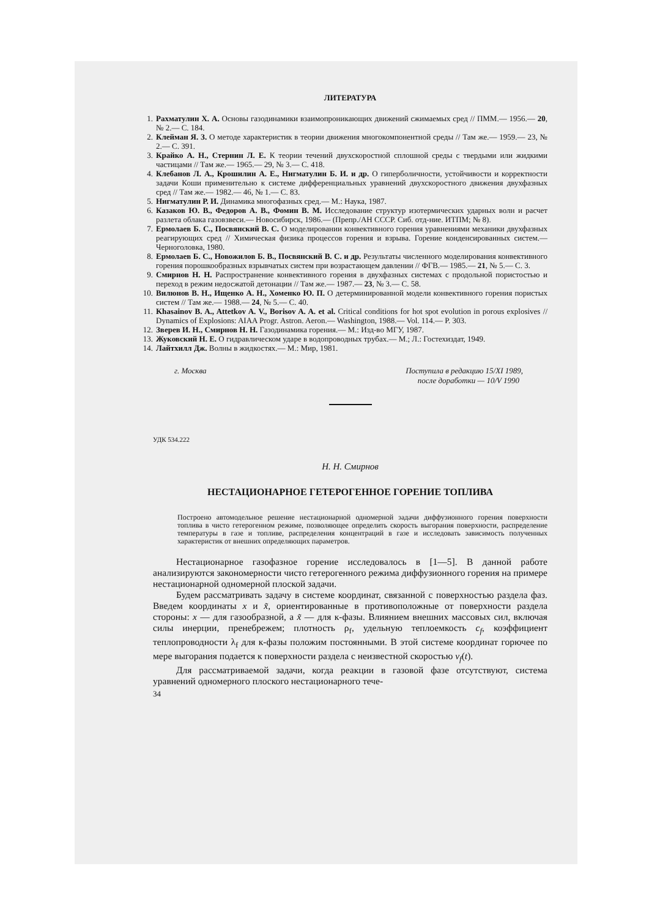ЛИТЕРАТУРА
1. Рахматулин Х. А. Основы газодинамики взаимопроникающих движений сжимаемых сред // ПММ.— 1956.— 20, № 2.— С. 184.
2. Клейман Я. З. О методе характеристик в теории движения многокомпонентной среды // Там же.— 1959.— 23, № 2.— С. 391.
3. Крайко А. Н., Стернин Л. Е. К теории течений двухскоростной сплошной среды с твердыми или жидкими частицами // Там же.— 1965.— 29, № 3.— С. 418.
4. Клебанов Л. А., Крошилин А. Е., Нигматулин Б. И. и др. О гиперболичности, устойчивости и корректности задачи Коши применительно к системе дифференциальных уравнений двухскоростного движения двухфазных сред // Там же.— 1982.— 46, № 1.— С. 83.
5. Нигматулин Р. И. Динамика многофазных сред.— М.: Наука, 1987.
6. Казаков Ю. В., Федоров А. В., Фомин В. М. Исследование структур изотермических ударных волн и расчет разлета облака газовзвеси.— Новосибирск, 1986.— (Препр./АН СССР. Сиб. отд-ние. ИТПМ; № 8).
7. Ермолаев Б. С., Посвянский В. С. О моделировании конвективного горения уравнениями механики двухфазных реагирующих сред // Химическая физика процессов горения и взрыва. Горение конденсированных систем.— Черноголовка, 1980.
8. Ермолаев Б. С., Новожилов Б. В., Посвянский В. С. и др. Результаты численного моделирования конвективного горения порошкообразных взрывчатых систем при возрастающем давлении // ФГВ.— 1985.— 21, № 5.— С. 3.
9. Смирнов Н. Н. Распространение конвективного горения в двухфазных системах с продольной пористостью и переход в режим недосжатой детонации // Там же.— 1987.— 23, № 3.— С. 58.
10. Вилюнов В. Н., Ищенко А. Н., Хоменко Ю. П. О детерминированной модели конвективного горения пористых систем // Там же.— 1988.— 24, № 5.— С. 40.
11. Khasainov B. A., Attetkov A. V., Borisov A. A. et al. Critical conditions for hot spot evolution in porous explosives // Dynamics of Explosions: AIAA Progr. Astron. Aeron.— Washington, 1988.— Vol. 114.— P. 303.
12. Зверев И. Н., Смирнов Н. Н. Газодинамика горения.— М.: Изд-во МГУ, 1987.
13. Жуковский Н. Е. О гидравлическом ударе в водопроводных трубах.— М.; Л.: Гостехиздат, 1949.
14. Лайтхилл Дж. Волны в жидкостях.— М.: Мир, 1981.
г. Москва Поступила в редакцию 15/XI 1989,
после доработки — 10/V 1990
УДК 534.222
Н. Н. Смирнов
НЕСТАЦИОНАРНОЕ ГЕТЕРОГЕННОЕ ГОРЕНИЕ ТОПЛИВА
Построено автомодельное решение нестационарной одномерной задачи диффузионного горения поверхности топлива в чисто гетерогенном режиме, позволяющее определить скорость выгорания поверхности, распределение температуры в газе и топливе, распределения концентраций в газе и исследовать зависимость полученных характеристик от внешних определяющих параметров.
Нестационарное газофазное горение исследовалось в [1—5]. В данной работе анализируются закономерности чисто гетерогенного режима диффузионного горения на примере нестационарной одномерной плоской задачи.
Будем рассматривать задачу в системе координат, связанной с поверхностью раздела фаз. Введем координаты x и x̃, ориентированные в противоположные от поверхности раздела стороны: x — для газообразной, а x̃ — для к-фазы. Влиянием внешних массовых сил, включая силы инерции, пренебрежем; плотность ρ<sub>f</sub>, удельную теплоемкость c<sub>f</sub>, коэффициент теплопроводности λ<sub>f</sub> для к-фазы положим постоянными. В этой системе координат горючее по мере выгорания подается к поверхности раздела с неизвестной скоростью v<sub>f</sub>(t).
Для рассматриваемой задачи, когда реакции в газовой фазе отсутствуют, система уравнений одномерного плоского нестационарного тече-
34